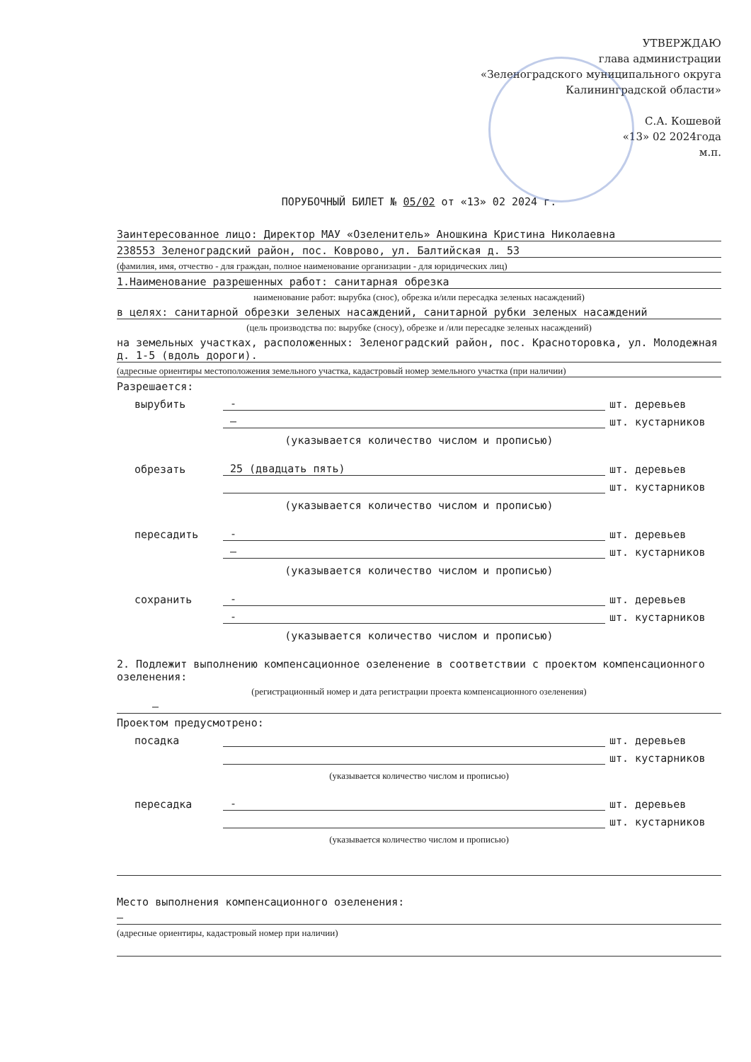УТВЕРЖДАЮ
глава администрации
«Зеленоградского муниципального округа
Калининградской области»
С.А. Кошевой
«13» 02 2024года
м.п.
ПОРУБОЧНЫЙ БИЛЕТ № 05/02 от «13» 02 2024 г.
Заинтересованное лицо: Директор МАУ «Озеленитель» Аношкина Кристина Николаевна
238553 Зеленоградский район, пос. Коврово, ул. Балтийская д. 53
(фамилия, имя, отчество - для граждан, полное наименование организации - для юридических лиц)
1.Наименование разрешенных работ: санитарная обрезка
наименование работ: вырубка (снос), обрезка и/или пересадка зеленых насаждений)
в целях: санитарной обрезки зеленых насаждений, санитарной рубки зеленых насаждений
(цель производства по: вырубке (сносу), обрезке и /или пересадке зеленых насаждений)
на земельных участках, расположенных: Зеленоградский район, пос. Красноторовка, ул. Молодежная д. 1-5 (вдоль дороги).
(адресные ориентиры местоположения земельного участка, кадастровый номер земельного участка (при наличии)
Разрешается:
вырубить - шт. деревьев
– шт. кустарников
(указывается количество числом и прописью)
обрезать 25 (двадцать пять) шт. деревьев
шт. кустарников
(указывается количество числом и прописью)
пересадить - шт. деревьев
– шт. кустарников
(указывается количество числом и прописью)
сохранить - шт. деревьев
- шт. кустарников
(указывается количество числом и прописью)
2. Подлежит выполнению компенсационное озеленение в соответствии с проектом компенсационного озеленения:
(регистрационный номер и дата регистрации проекта компенсационного озеленения)
–
Проектом предусмотрено:
посадка шт. деревьев
шт. кустарников
(указывается количество числом и прописью)
пересадка - шт. деревьев
шт. кустарников
(указывается количество числом и прописью)
Место выполнения компенсационного озеленения:
–
(адресные ориентиры, кадастровый номер при наличии)